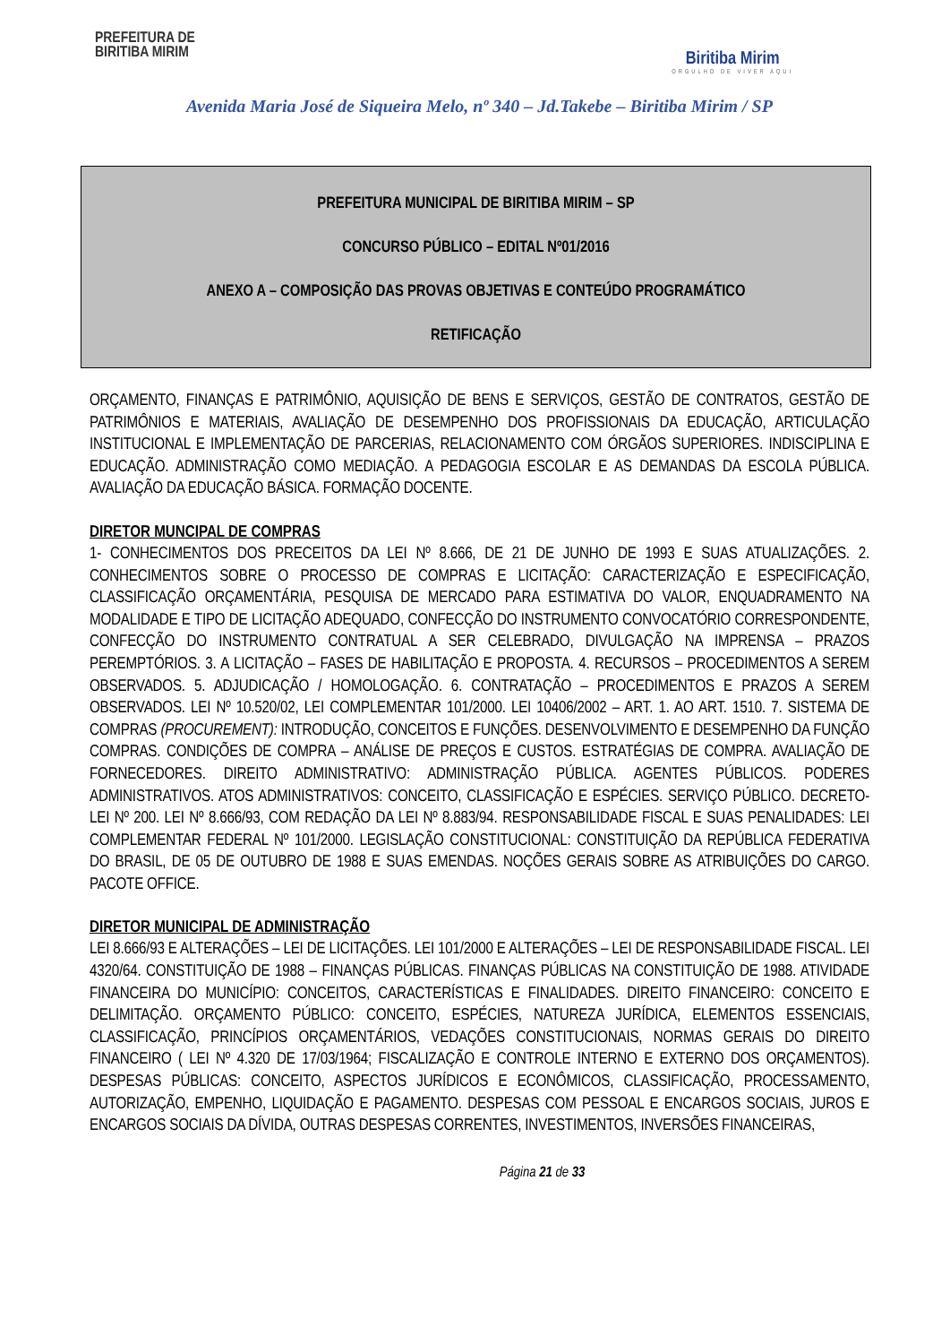PREFEITURA DE
BIRITIBA MIRIM
Biritiba Mirim
ORGULHO DE VIVER AQUI
Avenida Maria José de Siqueira Melo, nº 340 – Jd.Takebe – Biritiba Mirim / SP
PREFEITURA MUNICIPAL DE BIRITIBA MIRIM – SP
CONCURSO PÚBLICO – EDITAL Nº01/2016
ANEXO A – COMPOSIÇÃO DAS PROVAS OBJETIVAS E CONTEÚDO PROGRAMÁTICO
RETIFICAÇÃO
ORÇAMENTO, FINANÇAS E PATRIMÔNIO, AQUISIÇÃO DE BENS E SERVIÇOS, GESTÃO DE CONTRATOS, GESTÃO DE PATRIMÔNIOS E MATERIAIS, AVALIAÇÃO DE DESEMPENHO DOS PROFISSIONAIS DA EDUCAÇÃO, ARTICULAÇÃO INSTITUCIONAL E IMPLEMENTAÇÃO DE PARCERIAS, RELACIONAMENTO COM ÓRGÃOS SUPERIORES. INDISCIPLINA E EDUCAÇÃO. ADMINISTRAÇÃO COMO MEDIAÇÃO. A PEDAGOGIA ESCOLAR E AS DEMANDAS DA ESCOLA PÚBLICA. AVALIAÇÃO DA EDUCAÇÃO BÁSICA. FORMAÇÃO DOCENTE.
DIRETOR MUNCIPAL DE COMPRAS
1- CONHECIMENTOS DOS PRECEITOS DA LEI Nº 8.666, DE 21 DE JUNHO DE 1993 E SUAS ATUALIZAÇÕES. 2. CONHECIMENTOS SOBRE O PROCESSO DE COMPRAS E LICITAÇÃO: CARACTERIZAÇÃO E ESPECIFICAÇÃO, CLASSIFICAÇÃO ORÇAMENTÁRIA, PESQUISA DE MERCADO PARA ESTIMATIVA DO VALOR, ENQUADRAMENTO NA MODALIDADE E TIPO DE LICITAÇÃO ADEQUADO, CONFECÇÃO DO INSTRUMENTO CONVOCATÓRIO CORRESPONDENTE, CONFECÇÃO DO INSTRUMENTO CONTRATUAL A SER CELEBRADO, DIVULGAÇÃO NA IMPRENSA – PRAZOS PEREMPTÓRIOS. 3. A LICITAÇÃO – FASES DE HABILITAÇÃO E PROPOSTA. 4. RECURSOS – PROCEDIMENTOS A SEREM OBSERVADOS. 5. ADJUDICAÇÃO / HOMOLOGAÇÃO. 6. CONTRATAÇÃO – PROCEDIMENTOS E PRAZOS A SEREM OBSERVADOS. LEI Nº 10.520/02, LEI COMPLEMENTAR 101/2000. LEI 10406/2002 – ART. 1. AO ART. 1510. 7. SISTEMA DE COMPRAS (PROCUREMENT): INTRODUÇÃO, CONCEITOS E FUNÇÕES. DESENVOLVIMENTO E DESEMPENHO DA FUNÇÃO COMPRAS. CONDIÇÕES DE COMPRA – ANÁLISE DE PREÇOS E CUSTOS. ESTRATÉGIAS DE COMPRA. AVALIAÇÃO DE FORNECEDORES. DIREITO ADMINISTRATIVO: ADMINISTRAÇÃO PÚBLICA. AGENTES PÚBLICOS. PODERES ADMINISTRATIVOS. ATOS ADMINISTRATIVOS: CONCEITO, CLASSIFICAÇÃO E ESPÉCIES. SERVIÇO PÚBLICO. DECRETO-LEI Nº 200. LEI Nº 8.666/93, COM REDAÇÃO DA LEI Nº 8.883/94. RESPONSABILIDADE FISCAL E SUAS PENALIDADES: LEI COMPLEMENTAR FEDERAL Nº 101/2000. LEGISLAÇÃO CONSTITUCIONAL: CONSTITUIÇÃO DA REPÚBLICA FEDERATIVA DO BRASIL, DE 05 DE OUTUBRO DE 1988 E SUAS EMENDAS. NOÇÕES GERAIS SOBRE AS ATRIBUIÇÕES DO CARGO. PACOTE OFFICE.
DIRETOR MUNICIPAL DE ADMINISTRAÇÃO
LEI 8.666/93 E ALTERAÇÕES – LEI DE LICITAÇÕES. LEI 101/2000 E ALTERAÇÕES – LEI DE RESPONSABILIDADE FISCAL. LEI 4320/64. CONSTITUIÇÃO DE 1988 – FINANÇAS PÚBLICAS. FINANÇAS PÚBLICAS NA CONSTITUIÇÃO DE 1988. ATIVIDADE FINANCEIRA DO MUNICÍPIO: CONCEITOS, CARACTERÍSTICAS E FINALIDADES. DIREITO FINANCEIRO: CONCEITO E DELIMITAÇÃO. ORÇAMENTO PÚBLICO: CONCEITO, ESPÉCIES, NATUREZA JURÍDICA, ELEMENTOS ESSENCIAIS, CLASSIFICAÇÃO, PRINCÍPIOS ORÇAMENTÁRIOS, VEDAÇÕES CONSTITUCIONAIS, NORMAS GERAIS DO DIREITO FINANCEIRO ( LEI Nº 4.320 DE 17/03/1964; FISCALIZAÇÃO E CONTROLE INTERNO E EXTERNO DOS ORÇAMENTOS). DESPESAS PÚBLICAS: CONCEITO, ASPECTOS JURÍDICOS E ECONÔMICOS, CLASSIFICAÇÃO, PROCESSAMENTO, AUTORIZAÇÃO, EMPENHO, LIQUIDAÇÃO E PAGAMENTO. DESPESAS COM PESSOAL E ENCARGOS SOCIAIS, JUROS E ENCARGOS SOCIAIS DA DÍVIDA, OUTRAS DESPESAS CORRENTES, INVESTIMENTOS, INVERSÕES FINANCEIRAS,
Página 21 de 33